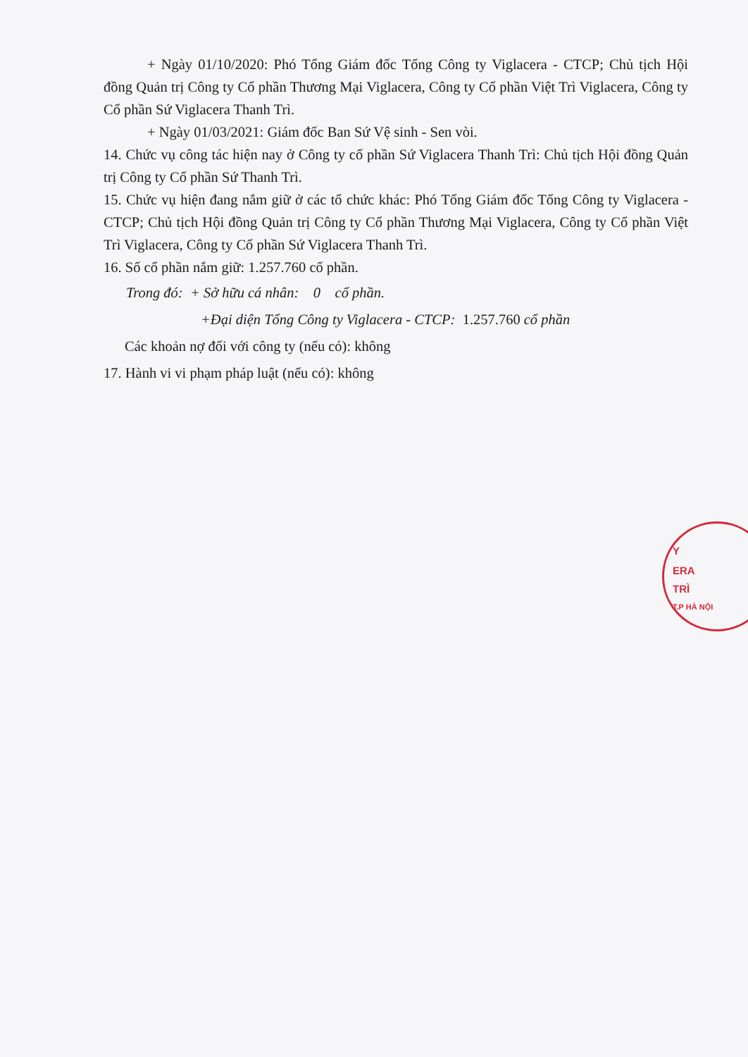+ Ngày 01/10/2020: Phó Tổng Giám đốc Tổng Công ty Viglacera - CTCP; Chủ tịch Hội đồng Quản trị Công ty Cổ phần Thương Mại Viglacera, Công ty Cổ phần Việt Trì Viglacera, Công ty Cổ phần Sứ Viglacera Thanh Trì.
+ Ngày 01/03/2021: Giám đốc Ban Sứ Vệ sinh - Sen vòi.
14. Chức vụ công tác hiện nay ở Công ty cổ phần Sứ Viglacera Thanh Trì: Chủ tịch Hội đồng Quản trị Công ty Cổ phần Sứ Thanh Trì.
15. Chức vụ hiện đang nắm giữ ở các tổ chức khác: Phó Tổng Giám đốc Tổng Công ty Viglacera - CTCP; Chủ tịch Hội đồng Quản trị Công ty Cổ phần Thương Mại Viglacera, Công ty Cổ phần Việt Trì Viglacera, Công ty Cổ phần Sứ Viglacera Thanh Trì.
16. Số cổ phần nắm giữ: 1.257.760 cổ phần.
Trong đó: + Sở hữu cá nhân: 0 cổ phần.
+Đại diện Tổng Công ty Viglacera - CTCP: 1.257.760 cổ phần
Các khoản nợ đối với công ty (nếu có): không
17. Hành vi vi phạm pháp luật (nếu có): không
Y
ERA
TRÌ
T.P HÀ NỘI